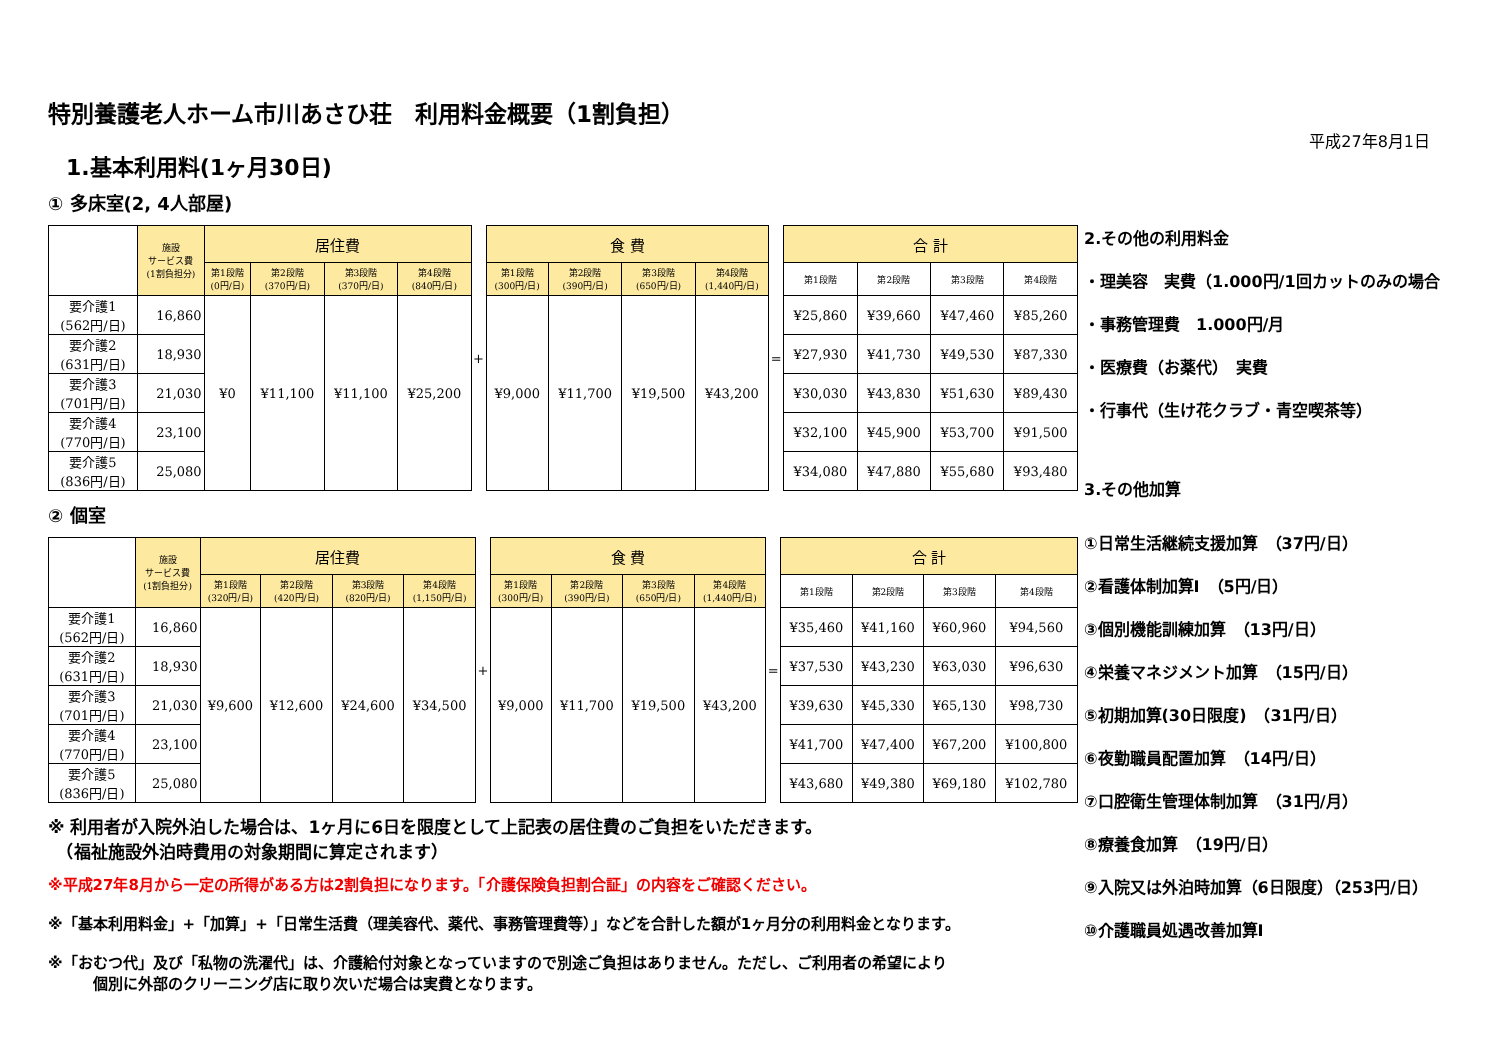平成27年8月1日
特別養護老人ホーム市川あさひ荘　利用料金概要（1割負担）
1.基本利用料(1ヶ月30日)
① 多床室(2, 4人部屋)
| | 施設 サービス費 (1割負担分) | 居住費 | | | | + | 食 費 | | | | = | 合 計 | | | |
| | | 第1段階 (0円/日) | 第2段階 (370円/日) | 第3段階 (370円/日) | 第4段階 (840円/日) | | 第1段階 (300円/日) | 第2段階 (390円/日) | 第3段階 (650円/日) | 第4段階 (1,440円/日) | | 第1段階 | 第2段階 | 第3段階 | 第4段階 |
| 要介護1 (562円/日) | 16,860 | ¥0 | ¥11,100 | ¥11,100 | ¥25,200 | | ¥9,000 | ¥11,700 | ¥19,500 | ¥43,200 | | ¥25,860 | ¥39,660 | ¥47,460 | ¥85,260 |
| 要介護2 (631円/日) | 18,930 | | | | | | | | | | | ¥27,930 | ¥41,730 | ¥49,530 | ¥87,330 |
| 要介護3 (701円/日) | 21,030 | | | | | | | | | | | ¥30,030 | ¥43,830 | ¥51,630 | ¥89,430 |
| 要介護4 (770円/日) | 23,100 | | | | | | | | | | | ¥32,100 | ¥45,900 | ¥53,700 | ¥91,500 |
| 要介護5 (836円/日) | 25,080 | | | | | | | | | | | ¥34,080 | ¥47,880 | ¥55,680 | ¥93,480 |
② 個室
| | 施設 サービス費 (1割負担分) | 居住費 | | | | + | 食 費 | | | | = | 合 計 | | | |
| | | 第1段階 (320円/日) | 第2段階 (420円/日) | 第3段階 (820円/日) | 第4段階 (1,150円/日) | | 第1段階 (300円/日) | 第2段階 (390円/日) | 第3段階 (650円/日) | 第4段階 (1,440円/日) | | 第1段階 | 第2段階 | 第3段階 | 第4段階 |
| 要介護1 (562円/日) | 16,860 | ¥9,600 | ¥12,600 | ¥24,600 | ¥34,500 | | ¥9,000 | ¥11,700 | ¥19,500 | ¥43,200 | | ¥35,460 | ¥41,160 | ¥60,960 | ¥94,560 |
| 要介護2 (631円/日) | 18,930 | | | | | | | | | | | ¥37,530 | ¥43,230 | ¥63,030 | ¥96,630 |
| 要介護3 (701円/日) | 21,030 | | | | | | | | | | | ¥39,630 | ¥45,330 | ¥65,130 | ¥98,730 |
| 要介護4 (770円/日) | 23,100 | | | | | | | | | | | ¥41,700 | ¥47,400 | ¥67,200 | ¥100,800 |
| 要介護5 (836円/日) | 25,080 | | | | | | | | | | | ¥43,680 | ¥49,380 | ¥69,180 | ¥102,780 |
※ 利用者が入院外泊した場合は、1ヶ月に6日を限度として上記表の居住費のご負担をいただきます。
　（福祉施設外泊時費用の対象期間に算定されます）
※平成27年8月から一定の所得がある方は2割負担になります。「介護保険負担割合証」の内容をご確認ください。
※「基本利用料金」+「加算」+「日常生活費（理美容代、薬代、事務管理費等）」などを合計した額が1ヶ月分の利用料金となります。
※「おむつ代」及び「私物の洗濯代」は、介護給付対象となっていますので別途ご負担はありません。ただし、ご利用者の希望により
　　　個別に外部のクリーニング店に取り次いだ場合は実費となります。
2.その他の利用料金
・理美容　実費（1.000円/1回カットのみの場合
・事務管理費　1.000円/月
・医療費（お薬代）　実費
・行事代（生け花クラブ・青空喫茶等）
3.その他加算
①日常生活継続支援加算　（37円/日）
②看護体制加算Ⅰ　（5円/日）
③個別機能訓練加算　（13円/日）
④栄養マネジメント加算　（15円/日）
⑤初期加算(30日限度)　（31円/日）
⑥夜勤職員配置加算　（14円/日）
⑦口腔衛生管理体制加算　（31円/月）
⑧療養食加算　（19円/日）
⑨入院又は外泊時加算（6日限度）（253円/日）
⑩介護職員処遇改善加算Ⅰ